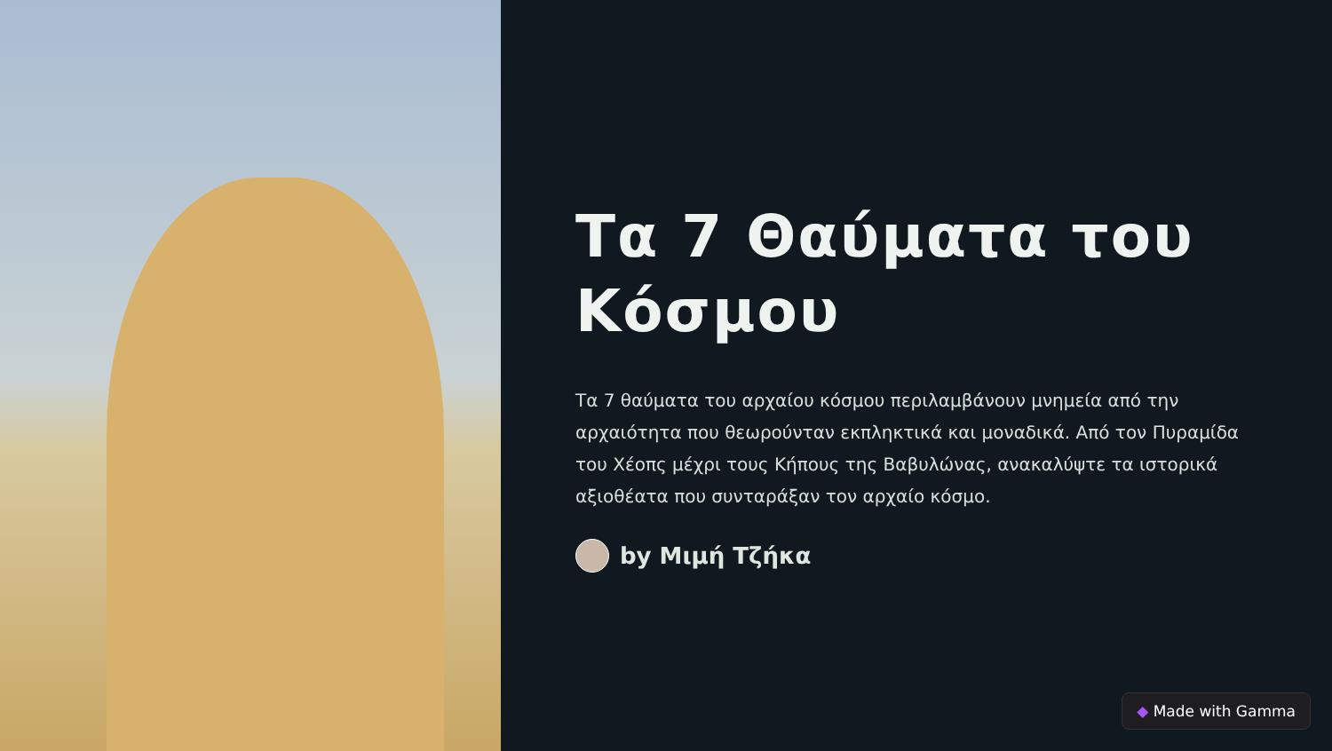Τα 7 Θαύματα του Κόσμου
Τα 7 θαύματα του αρχαίου κόσμου περιλαμβάνουν μνημεία από την αρχαιότητα που θεωρούνταν εκπληκτικά και μοναδικά. Από τον Πυραμίδα του Χέοπς μέχρι τους Κήπους της Βαβυλώνας, ανακαλύψτε τα ιστορικά αξιοθέατα που συνταράξαν τον αρχαίο κόσμο.
by Μιμή Τζήκα
◆ Made with Gamma